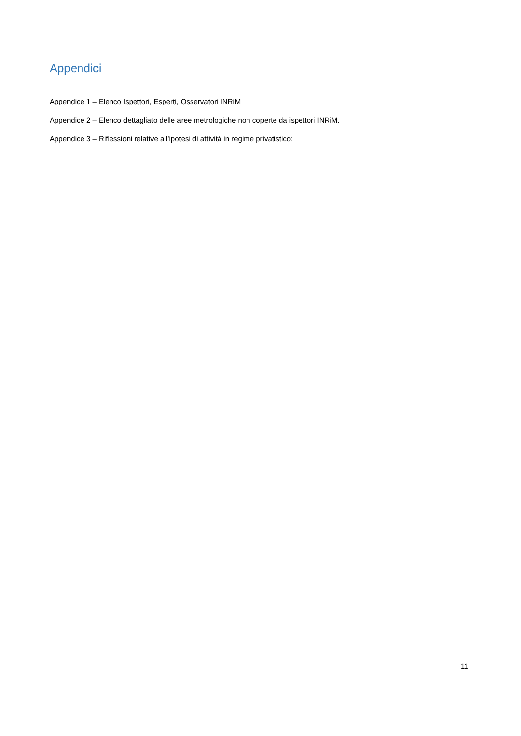Appendici
Appendice 1 – Elenco Ispettori, Esperti, Osservatori INRiM
Appendice 2 – Elenco dettagliato delle aree metrologiche non coperte da ispettori INRiM.
Appendice 3 – Riflessioni relative all’ipotesi di attività in regime privatistico:
11